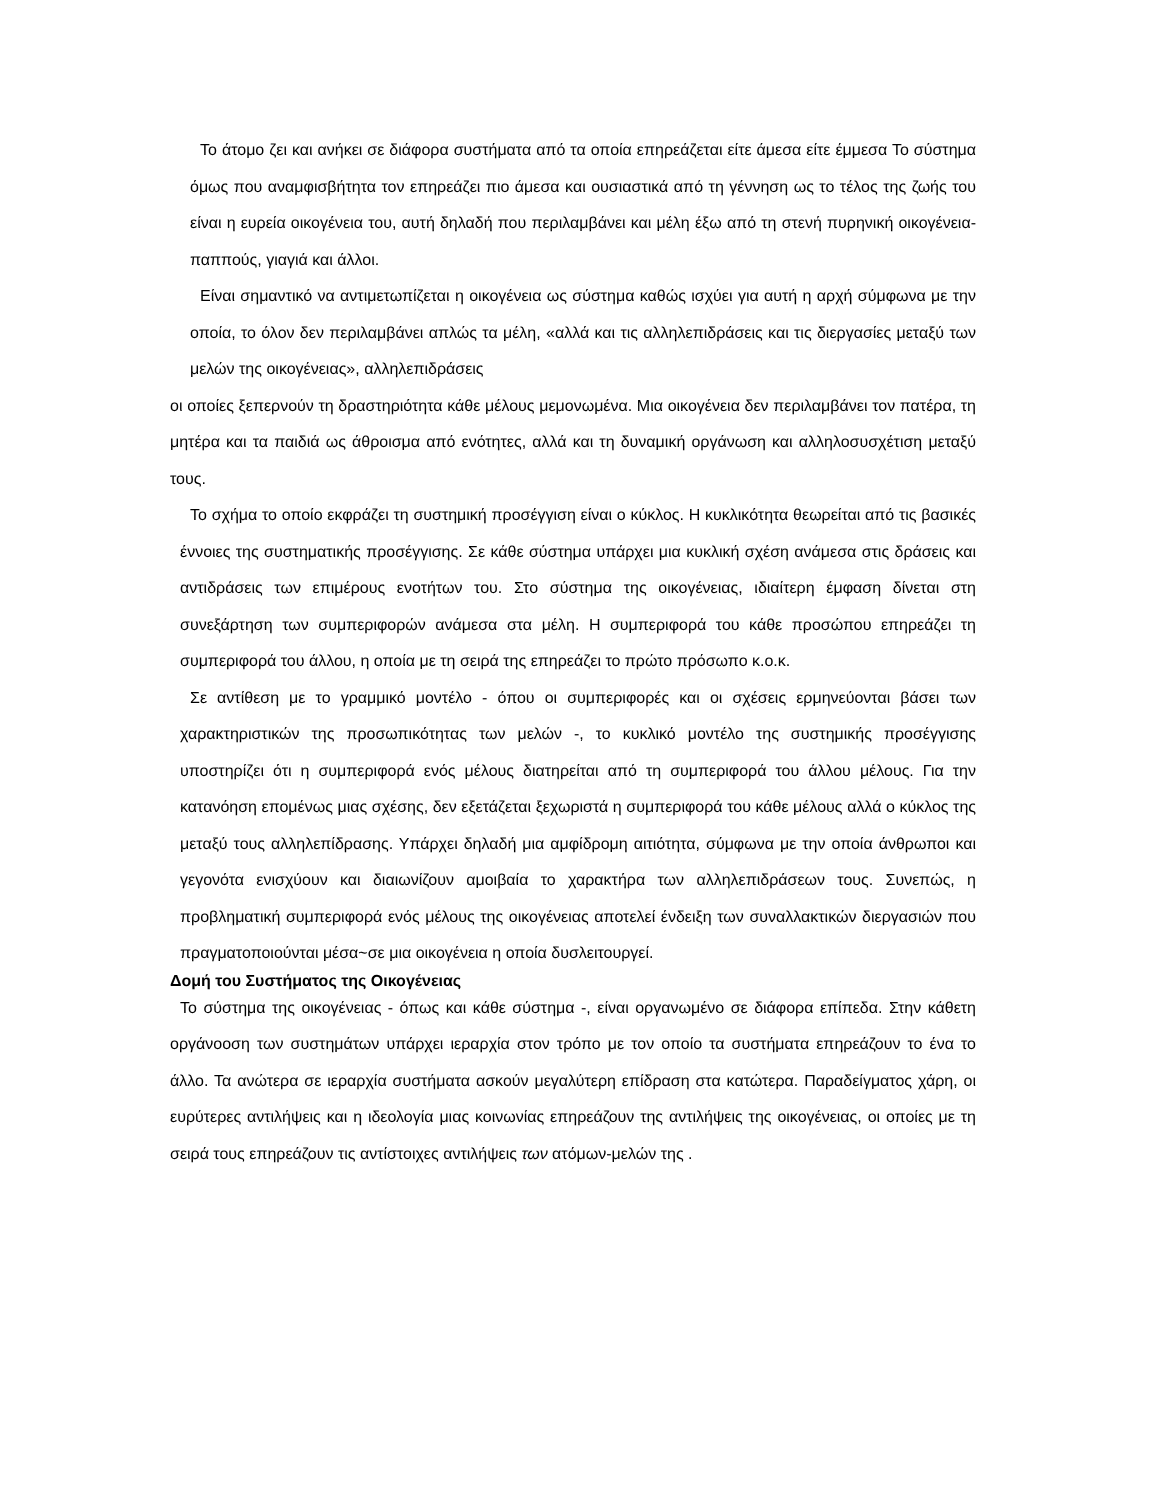Το άτομο ζει και ανήκει σε διάφορα συστήματα από τα οποία επηρεάζεται είτε άμεσα είτε έμμεσα Το σύστημα όμως που αναμφισβήτητα τον επηρεάζει πιο άμεσα και ουσιαστικά από τη γέννηση ως το τέλος της ζωής του είναι η ευρεία οικογένεια του, αυτή δηλαδή που περιλαμβάνει και μέλη έξω από τη στενή πυρηνική οικογένεια-παππούς, γιαγιά και άλλοι.
Είναι σημαντικό να αντιμετωπίζεται η οικογένεια ως σύστημα καθώς ισχύει για αυτή η αρχή σύμφωνα με την οποία, το όλον δεν περιλαμβάνει απλώς τα μέλη, «αλλά και τις αλληλεπιδράσεις και τις διεργασίες μεταξύ των μελών της οικογένειας», αλληλεπιδράσεις
οι οποίες ξεπερνούν τη δραστηριότητα κάθε μέλους μεμονωμένα. Μια οικογένεια δεν περιλαμβάνει τον πατέρα, τη μητέρα και τα παιδιά ως άθροισμα από ενότητες, αλλά και τη δυναμική οργάνωση και αλληλοσυσχέτιση μεταξύ τους.
Το σχήμα το οποίο εκφράζει τη συστημική προσέγγιση είναι ο κύκλος. Η κυκλικότητα θεωρείται από τις βασικές έννοιες της συστηματικής προσέγγισης. Σε κάθε σύστημα υπάρχει μια κυκλική σχέση ανάμεσα στις δράσεις και αντιδράσεις των επιμέρους ενοτήτων του. Στο σύστημα της οικογένειας, ιδιαίτερη έμφαση δίνεται στη συνεξάρτηση των συμπεριφορών ανάμεσα στα μέλη. Η συμπεριφορά του κάθε προσώπου επηρεάζει τη συμπεριφορά του άλλου, η οποία με τη σειρά της επηρεάζει το πρώτο πρόσωπο κ.ο.κ.
Σε αντίθεση με το γραμμικό μοντέλο - όπου οι συμπεριφορές και οι σχέσεις ερμηνεύονται βάσει των χαρακτηριστικών της προσωπικότητας των μελών -, το κυκλικό μοντέλο της συστημικής προσέγγισης υποστηρίζει ότι η συμπεριφορά ενός μέλους διατηρείται από τη συμπεριφορά του άλλου μέλους. Για την κατανόηση επομένως μιας σχέσης, δεν εξετάζεται ξεχωριστά η συμπεριφορά του κάθε μέλους αλλά ο κύκλος της μεταξύ τους αλληλεπίδρασης. Υπάρχει δηλαδή μια αμφίδρομη αιτιότητα, σύμφωνα με την οποία άνθρωποι και γεγονότα ενισχύουν και διαιωνίζουν αμοιβαία το χαρακτήρα των αλληλεπιδράσεων τους. Συνεπώς, η προβληματική συμπεριφορά ενός μέλους της οικογένειας αποτελεί ένδειξη των συναλλακτικών διεργασιών που πραγματοποιούνται μέσα~σε μια οικογένεια η οποία δυσλειτουργεί.
Δομή του Συστήματος της Οικογένειας
Το σύστημα της οικογένειας - όπως και κάθε σύστημα -, είναι οργανωμένο σε διάφορα επίπεδα. Στην κάθετη οργάνοοση των συστημάτων υπάρχει ιεραρχία στον τρόπο με τον οποίο τα συστήματα επηρεάζουν το ένα το άλλο. Τα ανώτερα σε ιεραρχία συστήματα ασκούν μεγαλύτερη επίδραση στα κατώτερα. Παραδείγματος χάρη, οι ευρύτερες αντιλήψεις και η ιδεολογία μιας κοινωνίας επηρεάζουν της αντιλήψεις της οικογένειας, οι οποίες με τη σειρά τους επηρεάζουν τις αντίστοιχες αντιλήψεις των ατόμων-μελών της .